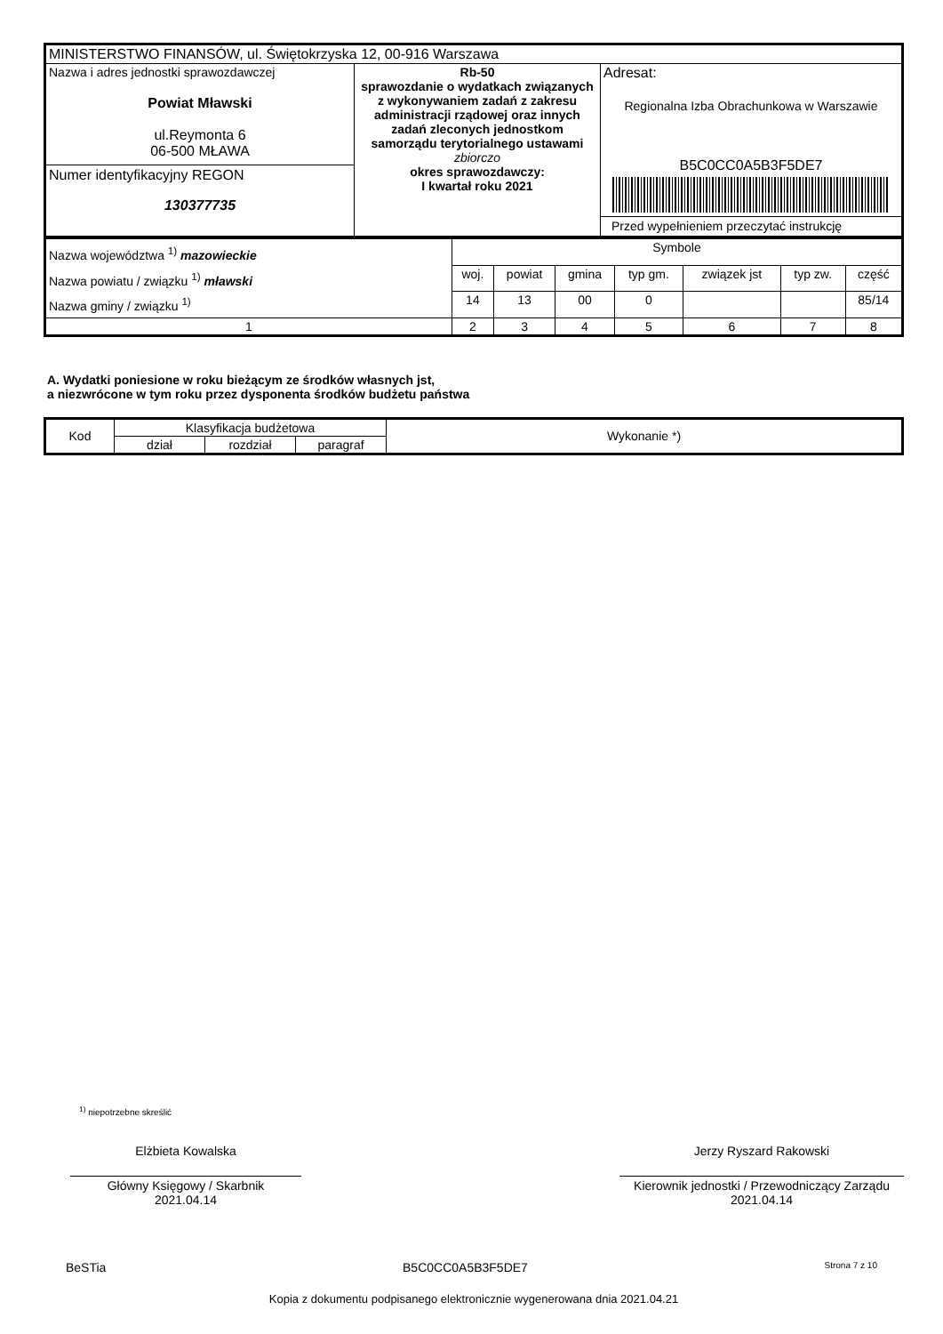| MINISTERSTWO FINANSÓW, ul. Świętokrzyska 12, 00-916 Warszawa | | |
| Nazwa i adres jednostki sprawozdawczej Powiat Mławski ul.Reymonta 6 06-500 MŁAWA Numer identyfikacyjny REGON 130377735 | Rb-50 sprawozdanie o wydatkach związanych z wykonywaniem zadań z zakresu administracji rządowej oraz innych zadań zleconych jednostkom samorządu terytorialnego ustawami zbiorczo okres sprawozdawczy: I kwartał roku 2021 | Adresat: Regionalna Izba Obrachunkowa w Warszawie B5C0CC0A5B3F5DE7 Przed wypełnieniem przeczytać instrukcję |
| Nazwa województwa <sup>1)</sup> mazowieckie Nazwa powiatu / związku <sup>1)</sup> mławski Nazwa gminy / związku <sup>1)</sup> | Symbole | | | | | | |
| | woj. | powiat | gmina | typ gm. | związek jst | typ zw. | część |
| | 14 | 13 | 00 | 0 | | | 85/14 |
| 1 | 2 | 3 | 4 | 5 | 6 | 7 | 8 |
A. Wydatki poniesione w roku bieżącym ze środków własnych jst,
a niezwrócone w tym roku przez dysponenta środków budżetu państwa
| Kod | Klasyfikacja budżetowa | | | Wykonanie *) |
| --- | --- | --- | --- | --- |
| | dział | rozdział | paragraf | |
<sup>1)</sup> niepotrzebne skreślić
Elżbieta Kowalska
Główny Księgowy / Skarbnik
2021.04.14
Jerzy Ryszard Rakowski
Kierownik jednostki / Przewodniczący Zarządu
2021.04.14
BeSTia B5C0CC0A5B3F5DE7 Strona 7 z 10
Kopia z dokumentu podpisanego elektronicznie wygenerowana dnia 2021.04.21